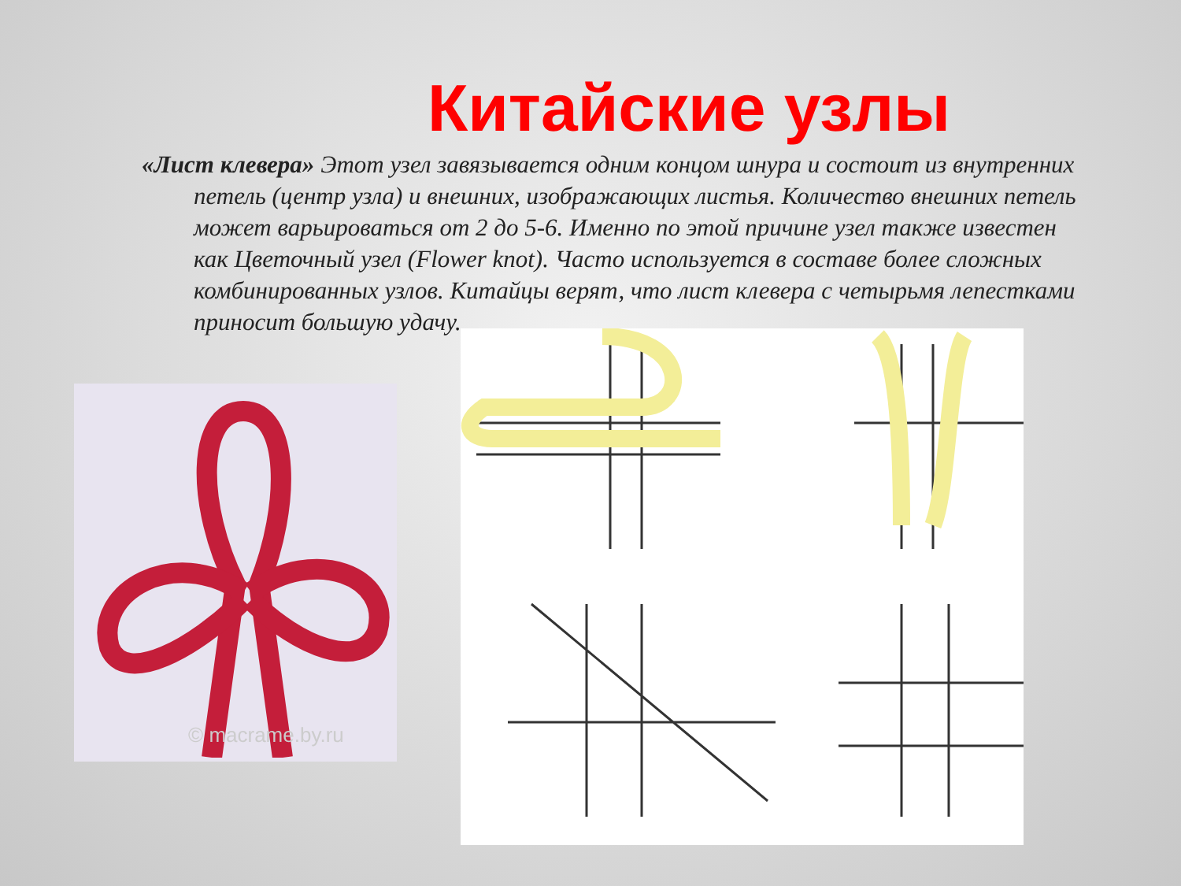Китайские узлы
«Лист клевера» Этот узел завязывается одним концом шнура и состоит из внутренних петель (центр узла) и внешних, изображающих листья. Количество внешних петель может варьироваться от 2 до 5-6. Именно по этой причине узел также известен как Цветочный узел (Flower knot). Часто используется в составе более сложных комбинированных узлов. Китайцы верят, что лист клевера с четырьмя лепестками приносит большую удачу.
© macrame.by.ru